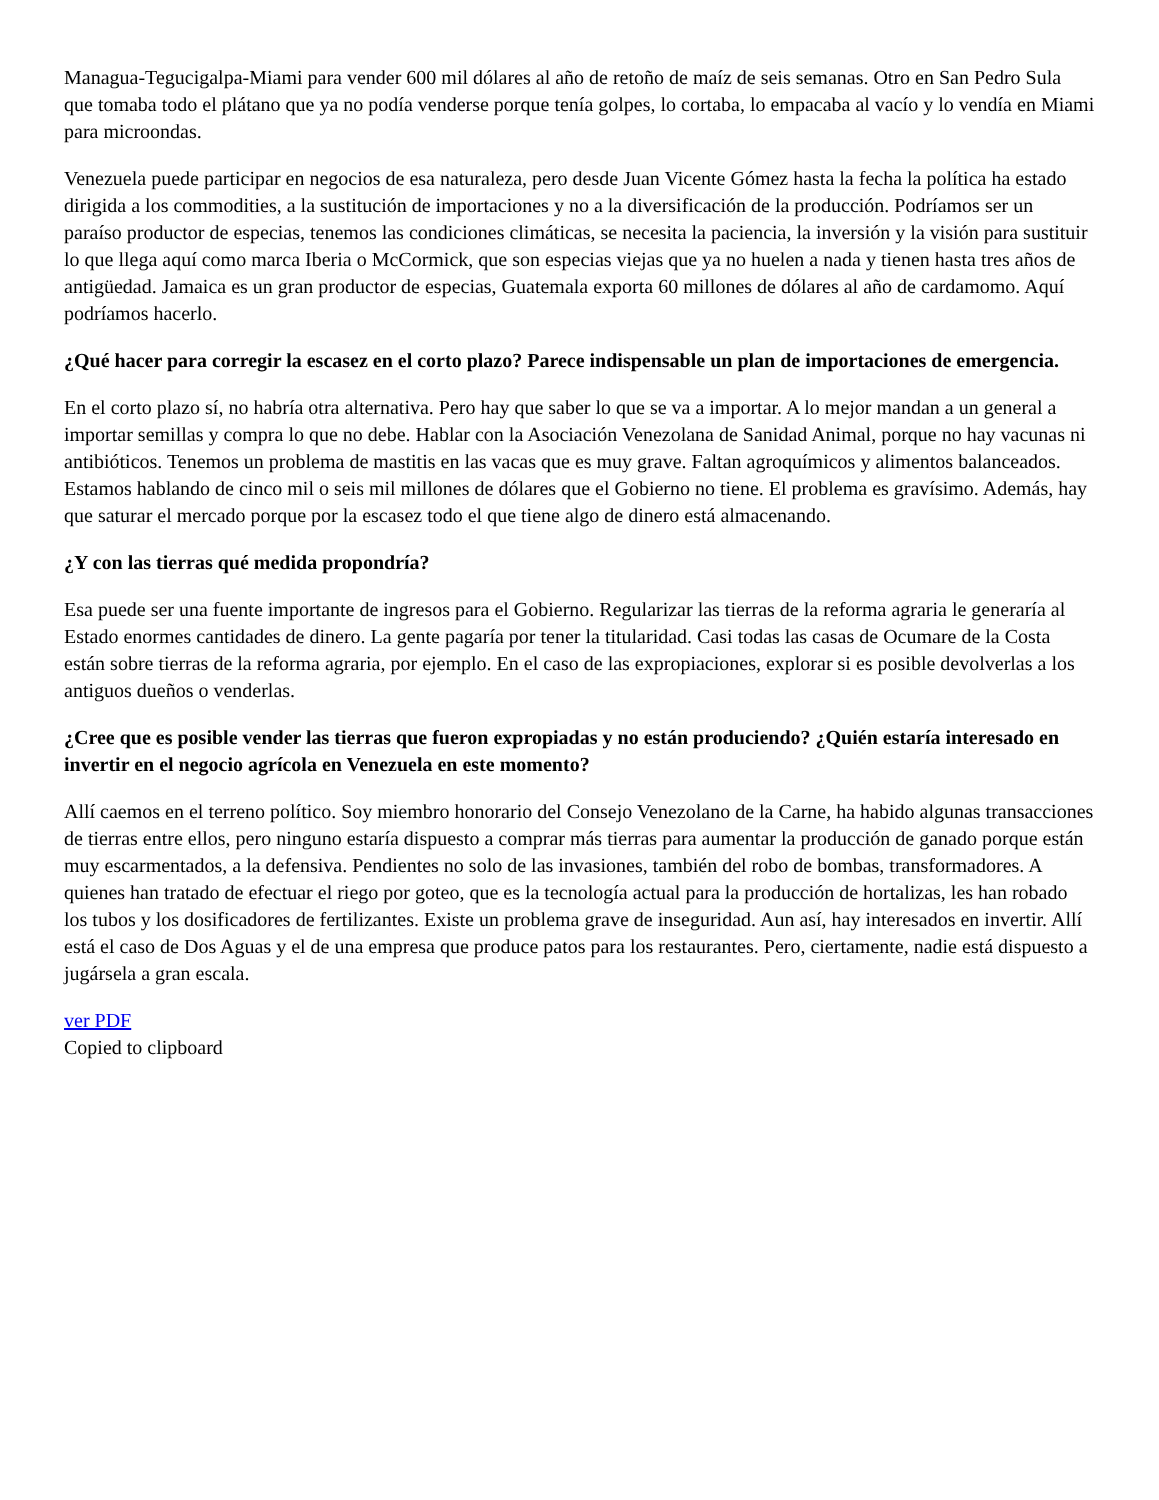Managua-Tegucigalpa-Miami para vender 600 mil dólares al año de retoño de maíz de seis semanas. Otro en San Pedro Sula que tomaba todo el plátano que ya no podía venderse porque tenía golpes, lo cortaba, lo empacaba al vacío y lo vendía en Miami para microondas.
Venezuela puede participar en negocios de esa naturaleza, pero desde Juan Vicente Gómez hasta la fecha la política ha estado dirigida a los commodities, a la sustitución de importaciones y no a la diversificación de la producción. Podríamos ser un paraíso productor de especias, tenemos las condiciones climáticas, se necesita la paciencia, la inversión y la visión para sustituir lo que llega aquí como marca Iberia o McCormick, que son especias viejas que ya no huelen a nada y tienen hasta tres años de antigüedad. Jamaica es un gran productor de especias, Guatemala exporta 60 millones de dólares al año de cardamomo. Aquí podríamos hacerlo.
¿Qué hacer para corregir la escasez en el corto plazo? Parece indispensable un plan de importaciones de emergencia.
En el corto plazo sí, no habría otra alternativa. Pero hay que saber lo que se va a importar. A lo mejor mandan a un general a importar semillas y compra lo que no debe. Hablar con la Asociación Venezolana de Sanidad Animal, porque no hay vacunas ni antibióticos. Tenemos un problema de mastitis en las vacas que es muy grave. Faltan agroquímicos y alimentos balanceados. Estamos hablando de cinco mil o seis mil millones de dólares que el Gobierno no tiene. El problema es gravísimo. Además, hay que saturar el mercado porque por la escasez todo el que tiene algo de dinero está almacenando.
¿Y con las tierras qué medida propondría?
Esa puede ser una fuente importante de ingresos para el Gobierno. Regularizar las tierras de la reforma agraria le generaría al Estado enormes cantidades de dinero. La gente pagaría por tener la titularidad. Casi todas las casas de Ocumare de la Costa están sobre tierras de la reforma agraria, por ejemplo. En el caso de las expropiaciones, explorar si es posible devolverlas a los antiguos dueños o venderlas.
¿Cree que es posible vender las tierras que fueron expropiadas y no están produciendo? ¿Quién estaría interesado en invertir en el negocio agrícola en Venezuela en este momento?
Allí caemos en el terreno político. Soy miembro honorario del Consejo Venezolano de la Carne, ha habido algunas transacciones de tierras entre ellos, pero ninguno estaría dispuesto a comprar más tierras para aumentar la producción de ganado porque están muy escarmentados, a la defensiva. Pendientes no solo de las invasiones, también del robo de bombas, transformadores. A quienes han tratado de efectuar el riego por goteo, que es la tecnología actual para la producción de hortalizas, les han robado los tubos y los dosificadores de fertilizantes. Existe un problema grave de inseguridad. Aun así, hay interesados en invertir. Allí está el caso de Dos Aguas y el de una empresa que produce patos para los restaurantes. Pero, ciertamente, nadie está dispuesto a jugársela a gran escala.
ver PDF
Copied to clipboard